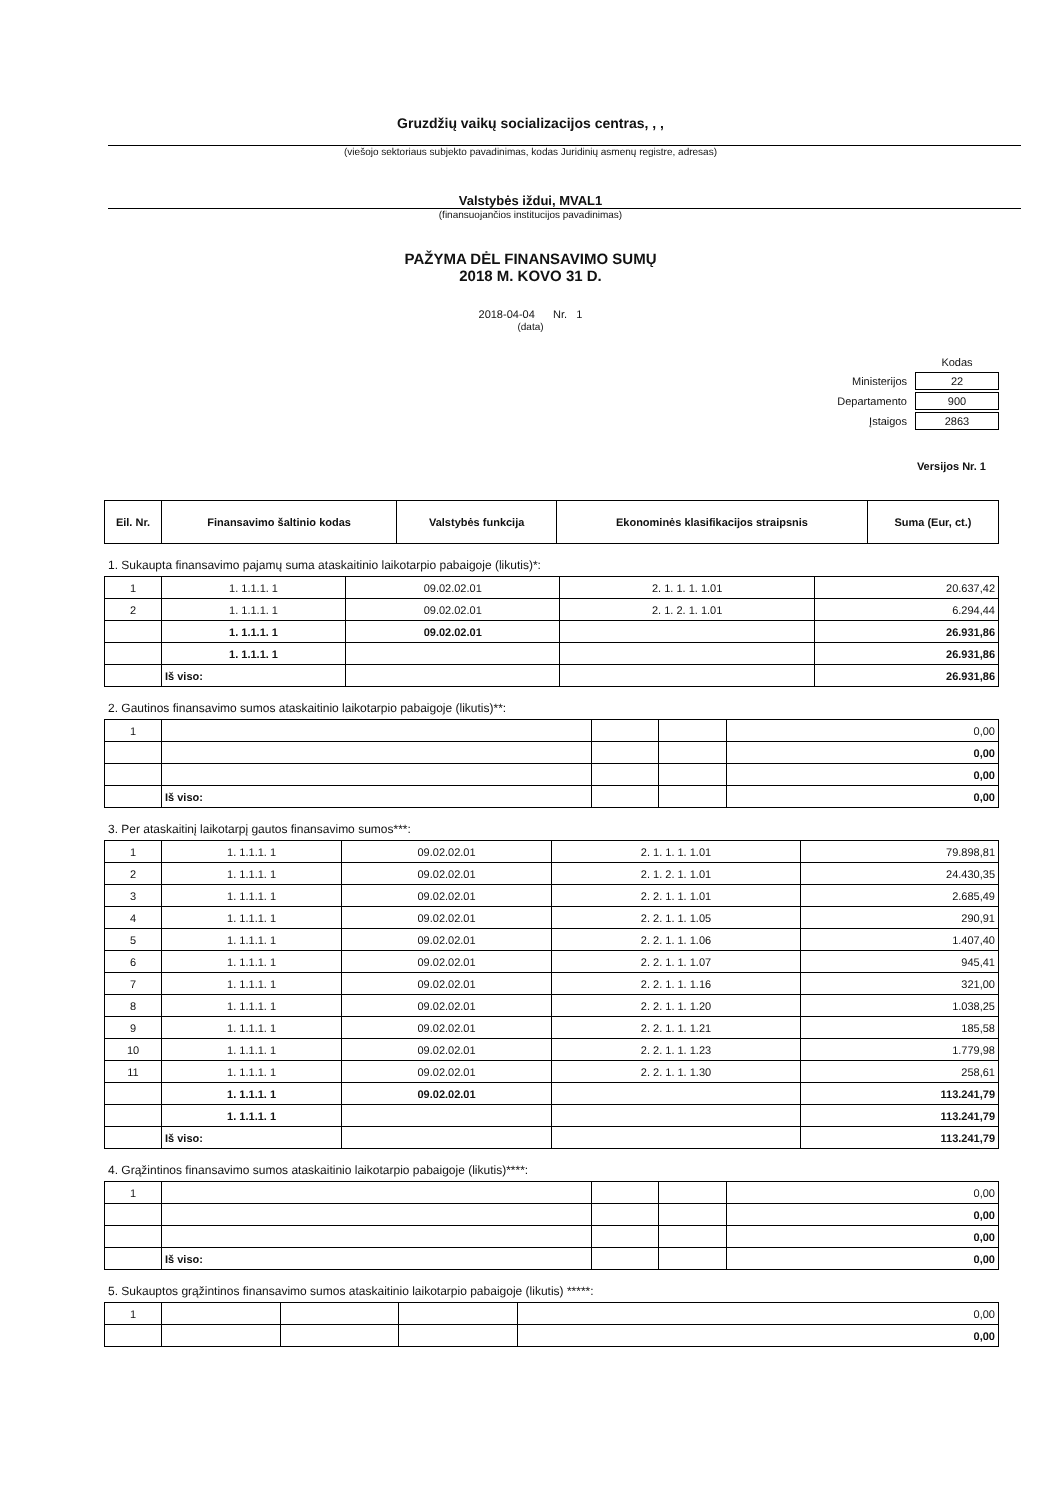Gruzdžių vaikų socializacijos centras, , ,
(viešojo sektoriaus subjekto pavadinimas, kodas Juridinių asmenų registre, adresas)
Valstybės iždui, MVAL1
(finansuojančios institucijos pavadinimas)
PAŽYMA DĖL FINANSAVIMO SUMŲ
2018 M. KOVO 31 D.
2018-04-04 Nr. 1
(data)
| | Kodas |
| Ministerijos | 22 |
| Departamento | 900 |
| Įstaigos | 2863 |
Versijos Nr. 1
| Eil. Nr. | Finansavimo šaltinio kodas | Valstybės funkcija | Ekonominės klasifikacijos straipsnis | Suma (Eur, ct.) |
| --- | --- | --- | --- | --- |
1. Sukaupta finansavimo pajamų suma ataskaitinio laikotarpio pabaigoje (likutis)*:
| 1 | 1. 1.1.1. 1 | 09.02.02.01 | 2. 1. 1. 1. 1.01 | 20.637,42 |
| 2 | 1. 1.1.1. 1 | 09.02.02.01 | 2. 1. 2. 1. 1.01 | 6.294,44 |
| | 1. 1.1.1. 1 | 09.02.02.01 | | 26.931,86 |
| | 1. 1.1.1. 1 | | | 26.931,86 |
| | Iš viso: | | | 26.931,86 |
2. Gautinos finansavimo sumos ataskaitinio laikotarpio pabaigoje (likutis)**:
| 1 | | | | 0,00 |
| | | | | 0,00 |
| | | | | 0,00 |
| | Iš viso: | | | 0,00 |
3. Per ataskaitinį laikotarpį gautos finansavimo sumos***:
| 1 | 1. 1.1.1. 1 | 09.02.02.01 | 2. 1. 1. 1. 1.01 | 79.898,81 |
| 2 | 1. 1.1.1. 1 | 09.02.02.01 | 2. 1. 2. 1. 1.01 | 24.430,35 |
| 3 | 1. 1.1.1. 1 | 09.02.02.01 | 2. 2. 1. 1. 1.01 | 2.685,49 |
| 4 | 1. 1.1.1. 1 | 09.02.02.01 | 2. 2. 1. 1. 1.05 | 290,91 |
| 5 | 1. 1.1.1. 1 | 09.02.02.01 | 2. 2. 1. 1. 1.06 | 1.407,40 |
| 6 | 1. 1.1.1. 1 | 09.02.02.01 | 2. 2. 1. 1. 1.07 | 945,41 |
| 7 | 1. 1.1.1. 1 | 09.02.02.01 | 2. 2. 1. 1. 1.16 | 321,00 |
| 8 | 1. 1.1.1. 1 | 09.02.02.01 | 2. 2. 1. 1. 1.20 | 1.038,25 |
| 9 | 1. 1.1.1. 1 | 09.02.02.01 | 2. 2. 1. 1. 1.21 | 185,58 |
| 10 | 1. 1.1.1. 1 | 09.02.02.01 | 2. 2. 1. 1. 1.23 | 1.779,98 |
| 11 | 1. 1.1.1. 1 | 09.02.02.01 | 2. 2. 1. 1. 1.30 | 258,61 |
| | 1. 1.1.1. 1 | 09.02.02.01 | | 113.241,79 |
| | 1. 1.1.1. 1 | | | 113.241,79 |
| | Iš viso: | | | 113.241,79 |
4. Grąžintinos finansavimo sumos ataskaitinio laikotarpio pabaigoje (likutis)****:
| 1 | | | | 0,00 |
| | | | | 0,00 |
| | | | | 0,00 |
| | Iš viso: | | | 0,00 |
5. Sukauptos grąžintinos finansavimo sumos ataskaitinio laikotarpio pabaigoje (likutis) *****:
| 1 | | | | 0,00 |
| | | | | 0,00 |